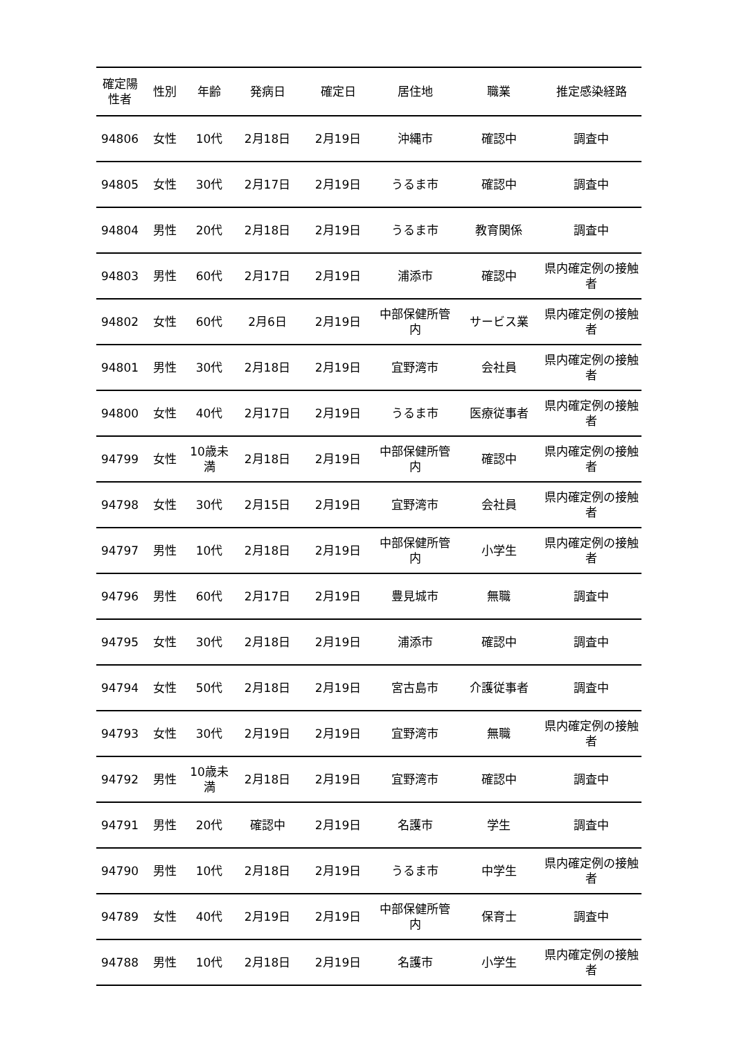| 確定陽性者 | 性別 | 年齢 | 発病日 | 確定日 | 居住地 | 職業 | 推定感染経路 |
| --- | --- | --- | --- | --- | --- | --- | --- |
| 94806 | 女性 | 10代 | 2月18日 | 2月19日 | 沖縄市 | 確認中 | 調査中 |
| 94805 | 女性 | 30代 | 2月17日 | 2月19日 | うるま市 | 確認中 | 調査中 |
| 94804 | 男性 | 20代 | 2月18日 | 2月19日 | うるま市 | 教育関係 | 調査中 |
| 94803 | 男性 | 60代 | 2月17日 | 2月19日 | 浦添市 | 確認中 | 県内確定例の接触者 |
| 94802 | 女性 | 60代 | 2月6日 | 2月19日 | 中部保健所管内 | サービス業 | 県内確定例の接触者 |
| 94801 | 男性 | 30代 | 2月18日 | 2月19日 | 宜野湾市 | 会社員 | 県内確定例の接触者 |
| 94800 | 女性 | 40代 | 2月17日 | 2月19日 | うるま市 | 医療従事者 | 県内確定例の接触者 |
| 94799 | 女性 | 10歳未満 | 2月18日 | 2月19日 | 中部保健所管内 | 確認中 | 県内確定例の接触者 |
| 94798 | 女性 | 30代 | 2月15日 | 2月19日 | 宜野湾市 | 会社員 | 県内確定例の接触者 |
| 94797 | 男性 | 10代 | 2月18日 | 2月19日 | 中部保健所管内 | 小学生 | 県内確定例の接触者 |
| 94796 | 男性 | 60代 | 2月17日 | 2月19日 | 豊見城市 | 無職 | 調査中 |
| 94795 | 女性 | 30代 | 2月18日 | 2月19日 | 浦添市 | 確認中 | 調査中 |
| 94794 | 女性 | 50代 | 2月18日 | 2月19日 | 宮古島市 | 介護従事者 | 調査中 |
| 94793 | 女性 | 30代 | 2月19日 | 2月19日 | 宜野湾市 | 無職 | 県内確定例の接触者 |
| 94792 | 男性 | 10歳未満 | 2月18日 | 2月19日 | 宜野湾市 | 確認中 | 調査中 |
| 94791 | 男性 | 20代 | 確認中 | 2月19日 | 名護市 | 学生 | 調査中 |
| 94790 | 男性 | 10代 | 2月18日 | 2月19日 | うるま市 | 中学生 | 県内確定例の接触者 |
| 94789 | 女性 | 40代 | 2月19日 | 2月19日 | 中部保健所管内 | 保育士 | 調査中 |
| 94788 | 男性 | 10代 | 2月18日 | 2月19日 | 名護市 | 小学生 | 県内確定例の接触者 |